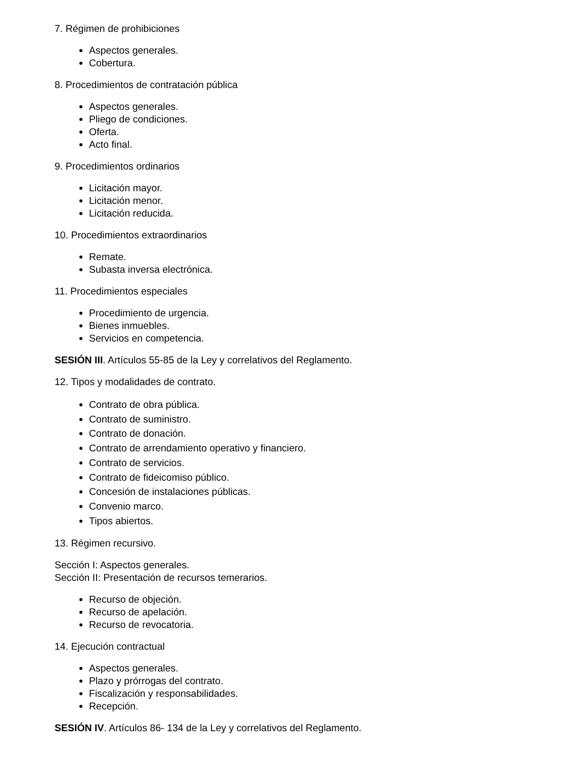7. Régimen de prohibiciones
Aspectos generales.
Cobertura.
8. Procedimientos de contratación pública
Aspectos generales.
Pliego de condiciones.
Oferta.
Acto final.
9. Procedimientos ordinarios
Licitación mayor.
Licitación menor.
Licitación reducida.
10. Procedimientos extraordinarios
Remate.
Subasta inversa electrónica.
11. Procedimientos especiales
Procedimiento de urgencia.
Bienes inmuebles.
Servicios en competencia.
SESIÓN III. Artículos 55-85 de la Ley y correlativos del Reglamento.
12. Tipos y modalidades de contrato.
Contrato de obra pública.
Contrato de suministro.
Contrato de donación.
Contrato de arrendamiento operativo y financiero.
Contrato de servicios.
Contrato de fideicomiso público.
Concesión de instalaciones públicas.
Convenio marco.
Tipos abiertos.
13. Régimen recursivo.
Sección I: Aspectos generales.
Sección II: Presentación de recursos temerarios.
Recurso de objeción.
Recurso de apelación.
Recurso de revocatoria.
14. Ejecución contractual
Aspectos generales.
Plazo y prórrogas del contrato.
Fiscalización y responsabilidades.
Recepción.
SESIÓN IV. Artículos 86- 134 de la Ley y correlativos del Reglamento.